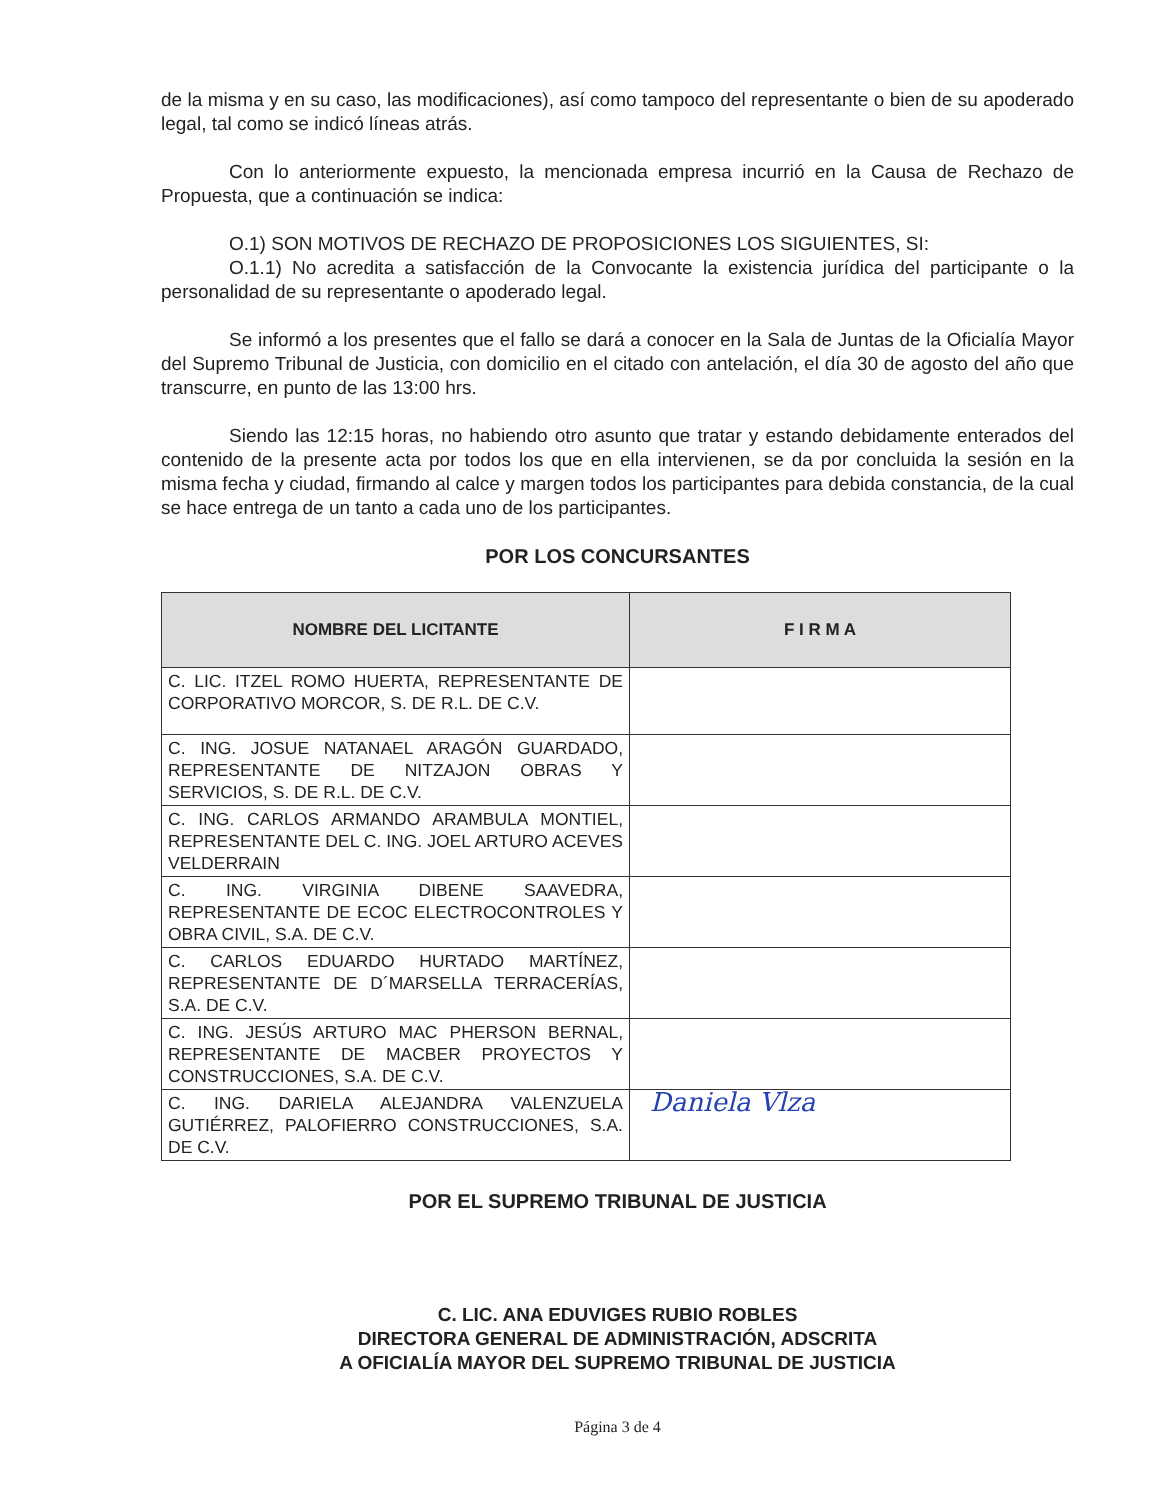de la misma y en su caso, las modificaciones), así como tampoco del representante o bien de su apoderado legal, tal como se indicó líneas atrás.
Con lo anteriormente expuesto, la mencionada empresa incurrió en la Causa de Rechazo de Propuesta, que a continuación se indica:
O.1) SON MOTIVOS DE RECHAZO DE PROPOSICIONES LOS SIGUIENTES, SI:
O.1.1) No acredita a satisfacción de la Convocante la existencia jurídica del participante o la personalidad de su representante o apoderado legal.
Se informó a los presentes que el fallo se dará a conocer en la Sala de Juntas de la Oficialía Mayor del Supremo Tribunal de Justicia, con domicilio en el citado con antelación, el día 30 de agosto del año que transcurre, en punto de las 13:00 hrs.
Siendo las 12:15 horas, no habiendo otro asunto que tratar y estando debidamente enterados del contenido de la presente acta por todos los que en ella intervienen, se da por concluida la sesión en la misma fecha y ciudad, firmando al calce y margen todos los participantes para debida constancia, de la cual se hace entrega de un tanto a cada uno de los participantes.
POR LOS CONCURSANTES
| NOMBRE DEL LICITANTE | F I R M A |
| --- | --- |
| C. LIC. ITZEL ROMO HUERTA, REPRESENTANTE DE CORPORATIVO MORCOR, S. DE R.L. DE C.V. | |
| C. ING. JOSUE NATANAEL ARAGÓN GUARDADO, REPRESENTANTE DE NITZAJON OBRAS Y SERVICIOS, S. DE R.L. DE C.V. | |
| C. ING. CARLOS ARMANDO ARAMBULA MONTIEL, REPRESENTANTE DEL C. ING. JOEL ARTURO ACEVES VELDERRAIN | |
| C. ING. VIRGINIA DIBENE SAAVEDRA, REPRESENTANTE DE ECOC ELECTROCONTROLES Y OBRA CIVIL, S.A. DE C.V. | |
| C. CARLOS EDUARDO HURTADO MARTÍNEZ, REPRESENTANTE DE D´MARSELLA TERRACERÍAS, S.A. DE C.V. | |
| C. ING. JESÚS ARTURO MAC PHERSON BERNAL, REPRESENTANTE DE MACBER PROYECTOS Y CONSTRUCCIONES, S.A. DE C.V. | |
| C. ING. DARIELA ALEJANDRA VALENZUELA GUTIÉRREZ, PALOFIERRO CONSTRUCCIONES, S.A. DE C.V. | Daniela Vlza |
POR EL SUPREMO TRIBUNAL DE JUSTICIA
C. LIC. ANA EDUVIGES RUBIO ROBLES
DIRECTORA GENERAL DE ADMINISTRACIÓN, ADSCRITA
A OFICIALÍA MAYOR DEL SUPREMO TRIBUNAL DE JUSTICIA
Página 3 de 4